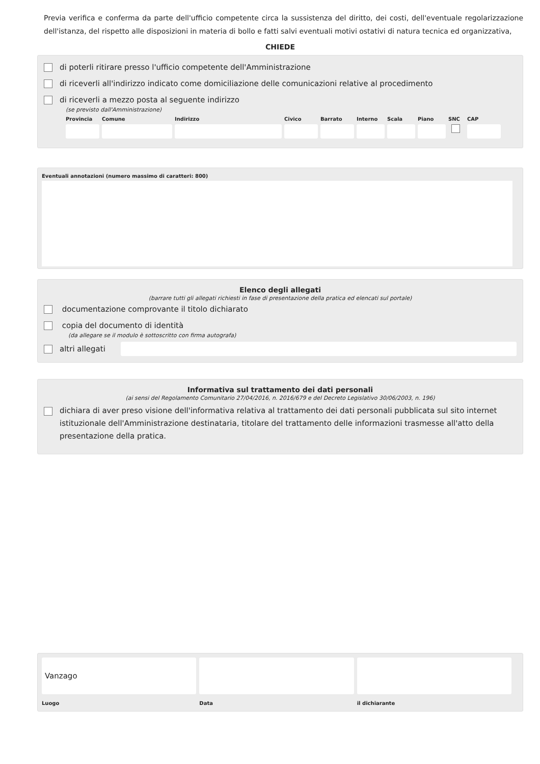Previa verifica e conferma da parte dell'ufficio competente circa la sussistenza del diritto, dei costi, dell'eventuale regolarizzazione dell'istanza, del rispetto alle disposizioni in materia di bollo e fatti salvi eventuali motivi ostativi di natura tecnica ed organizzativa,
CHIEDE
di poterli ritirare presso l'ufficio competente dell'Amministrazione
di riceverli all'indirizzo indicato come domiciliazione delle comunicazioni relative al procedimento
di riceverli a mezzo posta al seguente indirizzo
(se previsto dall'Amministrazione)
Provincia Comune Indirizzo Civico Barrato Interno Scala Piano SNC CAP
Eventuali annotazioni (numero massimo di caratteri: 800)
Elenco degli allegati
(barrare tutti gli allegati richiesti in fase di presentazione della pratica ed elencati sul portale)
documentazione comprovante il titolo dichiarato
copia del documento di identità
(da allegare se il modulo è sottoscritto con firma autografa)
altri allegati
Informativa sul trattamento dei dati personali
(ai sensi del Regolamento Comunitario 27/04/2016, n. 2016/679 e del Decreto Legislativo 30/06/2003, n. 196)
dichiara di aver preso visione dell'informativa relativa al trattamento dei dati personali pubblicata sul sito internet istituzionale dell'Amministrazione destinataria, titolare del trattamento delle informazioni trasmesse all'atto della presentazione della pratica.
Vanzago
Luogo
Data il dichiarante